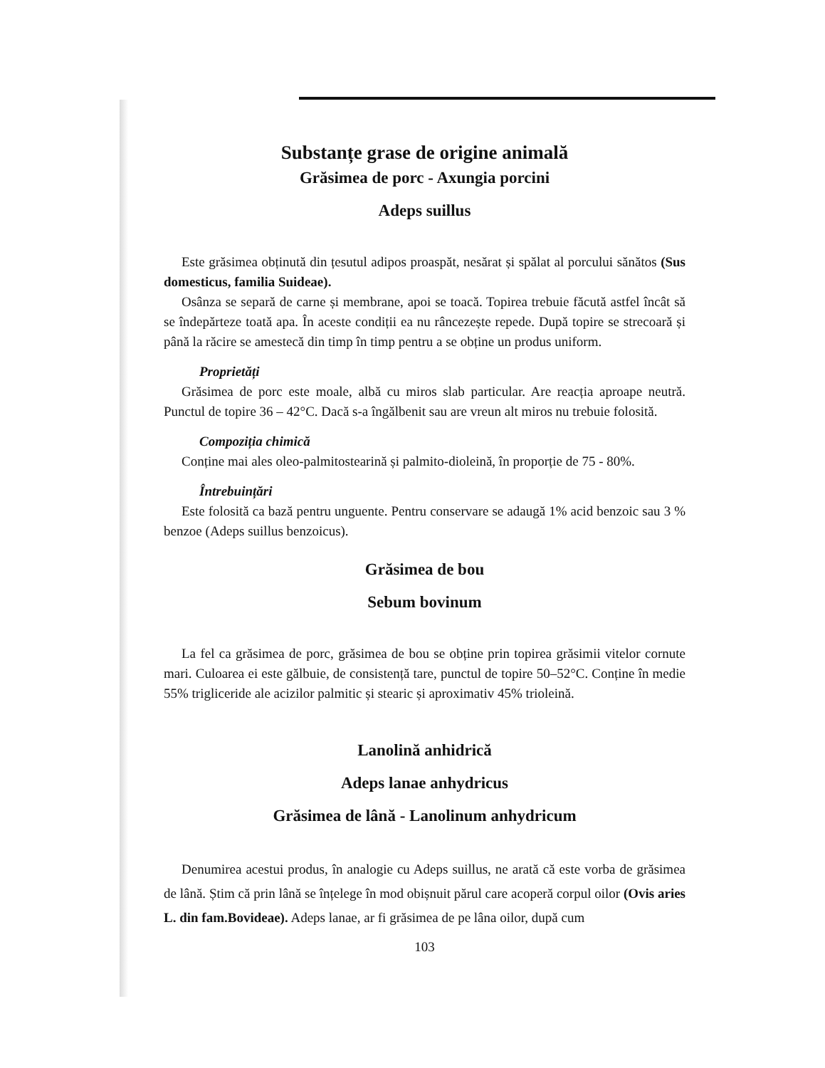Substanțe grase de origine animală
Grăsimea de porc - Axungia porcini
Adeps suillus
Este grăsimea obținută din țesutul adipos proaspăt, nesărat și spălat al porcului sănătos (Sus domesticus, familia Suideae).
Osânza se separă de carne și membrane, apoi se toacă. Topirea trebuie făcută astfel încât să se îndepărteze toată apa. În aceste condiții ea nu râncezește repede. După topire se strecoară și până la răcire se amestecă din timp în timp pentru a se obține un produs uniform.
Proprietăți
Grăsimea de porc este moale, albă cu miros slab particular. Are reacția aproape neutră. Punctul de topire 36 – 42°C. Dacă s-a îngălbenit sau are vreun alt miros nu trebuie folosită.
Compoziția chimică
Conține mai ales oleo-palmitostearină și palmito-dioleină, în proporție de 75 - 80%.
Întrebuințări
Este folosită ca bază pentru unguente. Pentru conservare se adaugă 1% acid benzoic sau 3 % benzoe (Adeps suillus benzoicus).
Grăsimea de bou
Sebum bovinum
La fel ca grăsimea de porc, grăsimea de bou se obține prin topirea grăsimii vitelor cornute mari. Culoarea ei este gălbuie, de consistență tare, punctul de topire 50–52°C. Conține în medie 55% trigliceride ale acizilor palmitic și stearic și aproximativ 45% trioleină.
Lanolină anhidrică
Adeps lanae anhydricus
Grăsimea de lână - Lanolinum anhydricum
Denumirea acestui produs, în analogie cu Adeps suillus, ne arată că este vorba de grăsimea de lână. Știm că prin lână se înțelege în mod obișnuit părul care acoperă corpul oilor (Ovis aries L. din fam.Bovideae). Adeps lanae, ar fi grăsimea de pe lâna oilor, după cum
103